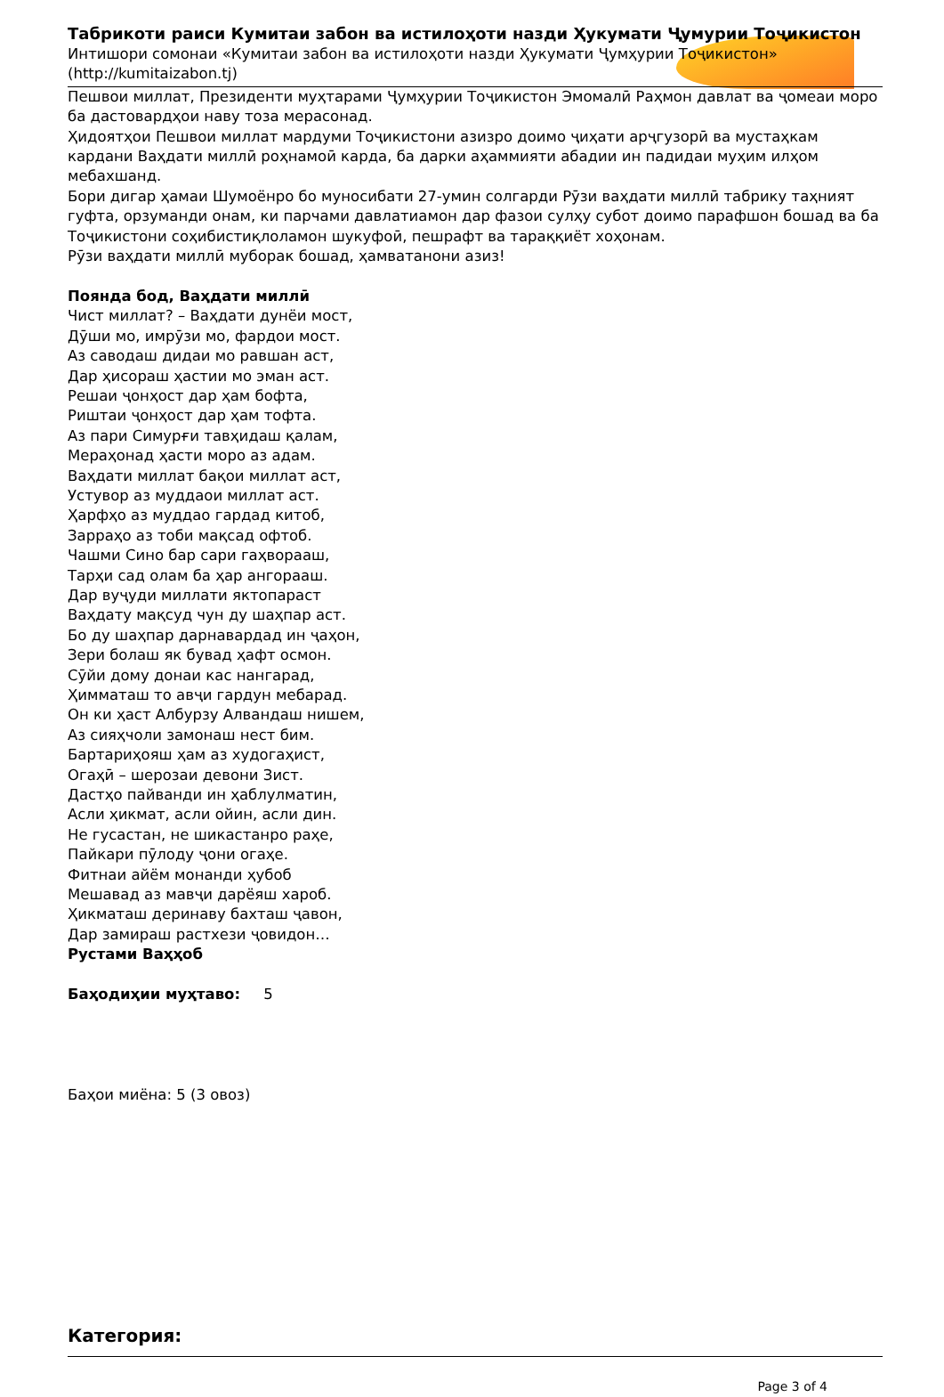Табрикоти раиси Кумитаи забон ва истилоҳоти назди Ҳукумати Ҷумурии Тоҷикистон
Интишори сомонаи «Кумитаи забон ва истилоҳоти назди Ҳукумати Ҷумҳурии Тоҷикистон»
(http://kumitaizabon.tj)
Пешвои миллат, Президенти муҳтарами Ҷумҳурии Тоҷикистон Эмомалӣ Раҳмон давлат ва ҷомеаи моро ба дастовардҳои наву тоза мерасонад.
Ҳидоятҳои Пешвои миллат мардуми Тоҷикистони азизро доимо ҷиҳати арҷгузорӣ ва мустаҳкам кардани Ваҳдати миллӣ роҳнамоӣ карда, ба дарки аҳаммияти абадии ин падидаи муҳим илҳом мебахшанд.
Бори дигар ҳамаи Шумоёнро бо муносибати 27-умин солгарди Рӯзи ваҳдати миллӣ табрику таҳният гуфта, орзуманди онам, ки парчами давлатиамон дар фазои сулҳу субот доимо парафшон бошад ва ба Тоҷикистони соҳибистиқлоламон шукуфоӣ, пешрафт ва тараққиёт хоҳонам.
Рӯзи ваҳдати миллӣ муборак бошад, ҳамватанони азиз!
Поянда бод, Ваҳдати миллӣ
Чист миллат? – Ваҳдати дунёи мост,
Дӯши мо, имрӯзи мо, фардои мост.
Аз саводаш дидаи мо равшан аст,
Дар ҳисораш ҳастии мо эман аст.
Решаи ҷонҳост дар ҳам бофта,
Риштаи ҷонҳост дар ҳам тофта.
Аз пари Симурғи тавҳидаш қалам,
Мераҳонад ҳасти моро аз адам.
Ваҳдати миллат бақои миллат аст,
Устувор аз муддаои миллат аст.
Ҳарфҳо аз муддао гардад китоб,
Зарраҳо аз тоби мақсад офтоб.
Чашми Сино бар сари гаҳворааш,
Тарҳи сад олам ба ҳар ангорааш.
Дар вуҷуди миллати яктопараст
Ваҳдату мақсуд чун ду шаҳпар аст.
Бо ду шаҳпар дарнавардад ин ҷаҳон,
Зери болаш як бувад ҳафт осмон.
Сӯйи дому донаи кас нангарад,
Ҳимматаш то авҷи гардун мебарад.
Он ки ҳаст Албурзу Алвандаш нишем,
Аз сияҳчоли замонаш нест бим.
Бартариҳояш ҳам аз худогаҳист,
Огаҳӣ – шерозаи девони Зист.
Дастҳо пайванди ин ҳаблулматин,
Асли ҳикмат, асли ойин, асли дин.
Не гусастан, не шикастанро раҳе,
Пайкари пӯлоду ҷони огаҳе.
Фитнаи айём монанди ҳубоб
Мешавад аз мавҷи дарёяш хароб.
Ҳикматаш деринаву бахташ ҷавон,
Дар замираш растхези ҷовидон…
Рустами Ваҳҳоб
Баҳодиҳии муҳтаво: 5
Баҳои миёна: 5 (3 овоз)
Категория:
Page 3 of 4